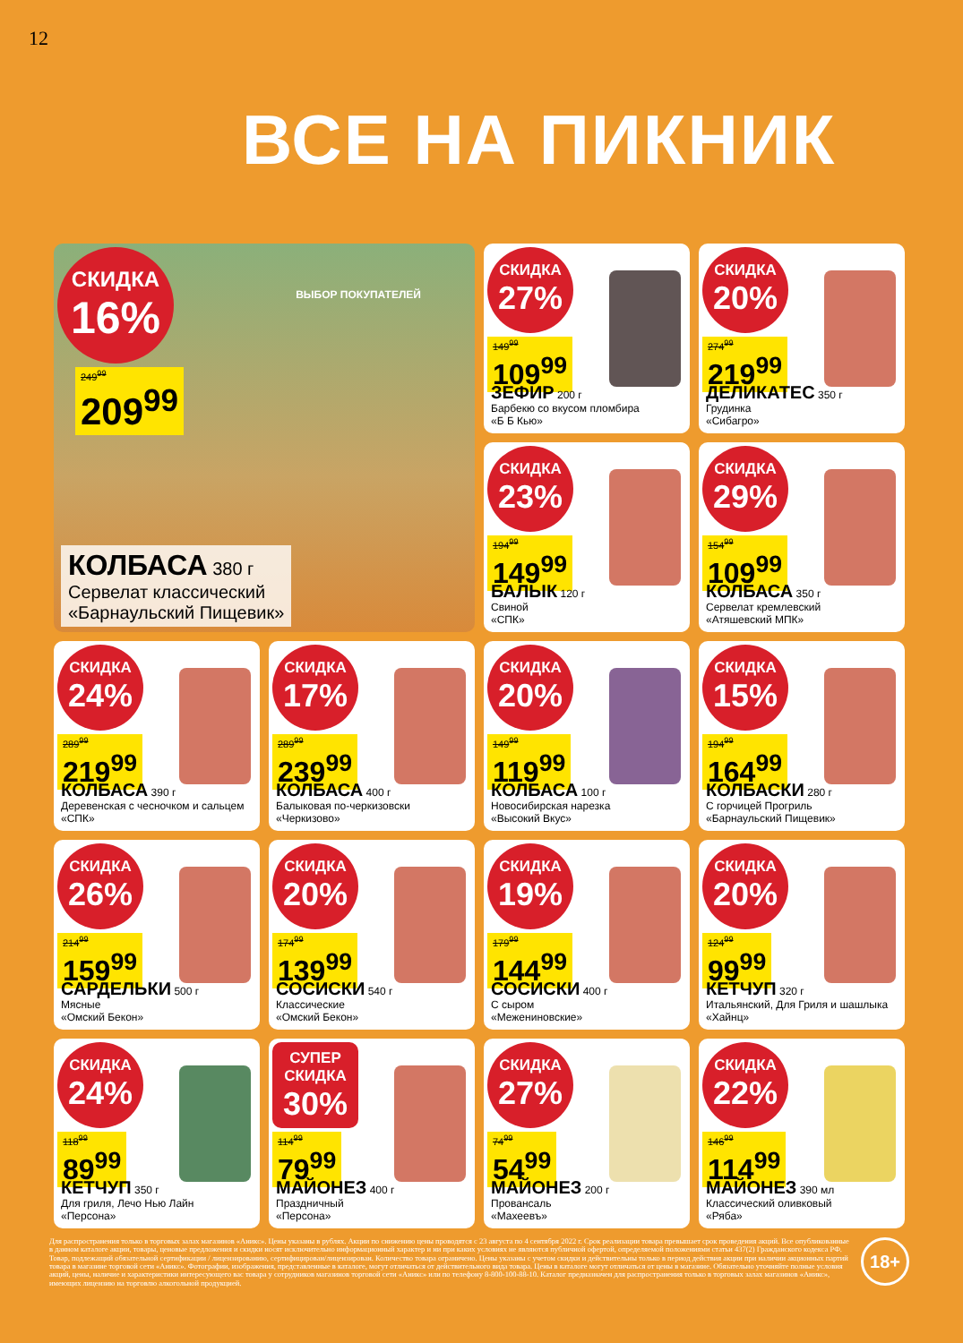12
ВСЕ НА ПИКНИК
СКИДКА
16%
249<sup>99</sup> 209<sup>99</sup>
ВЫБОР ПОКУПАТЕЛЕЙ
КОЛБАСА 380 г
Сервелат классический
«Барнаульский Пищевик»
СКИДКА
27%
149<sup>99</sup> 109<sup>99</sup>
ЗЕФИР 200 г
Барбекю со вкусом пломбира
«Б Б Кью»
СКИДКА
20%
274<sup>99</sup> 219<sup>99</sup>
ДЕЛИКАТЕС 350 г
Грудинка
«Сибагро»
СКИДКА
23%
194<sup>99</sup> 149<sup>99</sup>
БАЛЫК 120 г
Свиной
«СПК»
СКИДКА
29%
154<sup>99</sup> 109<sup>99</sup>
КОЛБАСА 350 г
Сервелат кремлевский
«Атяшевский МПК»
СКИДКА
24%
289<sup>99</sup> 219<sup>99</sup>
КОЛБАСА 390 г
Деревенская с чесночком и сальцем
«СПК»
СКИДКА
17%
289<sup>99</sup> 239<sup>99</sup>
КОЛБАСА 400 г
Балыковая по-черкизовски
«Черкизово»
СКИДКА
20%
149<sup>99</sup> 119<sup>99</sup>
КОЛБАСА 100 г
Новосибирская нарезка
«Высокий Вкус»
СКИДКА
15%
194<sup>99</sup> 164<sup>99</sup>
КОЛБАСКИ 280 г
С горчицей Прогриль
«Барнаульский Пищевик»
СКИДКА
26%
214<sup>99</sup> 159<sup>99</sup>
САРДЕЛЬКИ 500 г
Мясные
«Омский Бекон»
СКИДКА
20%
174<sup>99</sup> 139<sup>99</sup>
СОСИСКИ 540 г
Классические
«Омский Бекон»
СКИДКА
19%
179<sup>99</sup> 144<sup>99</sup>
СОСИСКИ 400 г
С сыром
«Меженинoвские»
СКИДКА
20%
124<sup>99</sup> 99<sup>99</sup>
КЕТЧУП 320 г
Итальянский, Для Гриля и шашлыка
«Хайнц»
СКИДКА
24%
118<sup>99</sup> 89<sup>99</sup>
КЕТЧУП 350 г
Для гриля, Лечо Нью Лайн
«Персона»
СУПЕР СКИДКА
30%
114<sup>99</sup> 79<sup>99</sup>
МАЙОНЕЗ 400 г
Праздничный
«Персона»
СКИДКА
27%
74<sup>99</sup> 54<sup>99</sup>
МАЙОНЕЗ 200 г
Провансаль
«Махеевъ»
СКИДКА
22%
146<sup>99</sup> 114<sup>99</sup>
МАЙОНЕЗ 390 мл
Классический оливковый
«Ряба»
Для распространения только в торговых залах магазинов «Аникс». Цены указаны в рублях. Акции по снижению цены проводятся с 23 августа по 4 сентября 2022 г. Срок реализации товара превышает срок проведения акций. Все опубликованные в данном каталоге акции, товары, ценовые предложения и скидки носят исключительно информационный характер и ни при каких условиях не являются публичной офертой, определяемой положениями статьи 437(2) Гражданского кодекса РФ. Товар, подлежащий обязательной сертификации / лицензированию, сертифицирован/лицензирован. Количество товара ограничено. Цены указаны с учетом скидки и действительны только в период действия акции при наличии акционных партий товара в магазине торговой сети «Аникс». Фотографии, изображения, представленные в каталоге, могут отличаться от действительного вида товара. Цены в каталоге могут отличаться от цены в магазине. Обязательно уточняйте полные условия акций, цены, наличие и характеристики интересующего вас товара у сотрудников магазинов торговой сети «Аникс» или по телефону 8-800-100-88-10. Каталог предназначен для распространения только в торговых залах магазинов «Аникс», имеющих лицензию на торговлю алкогольной продукцией.
18+